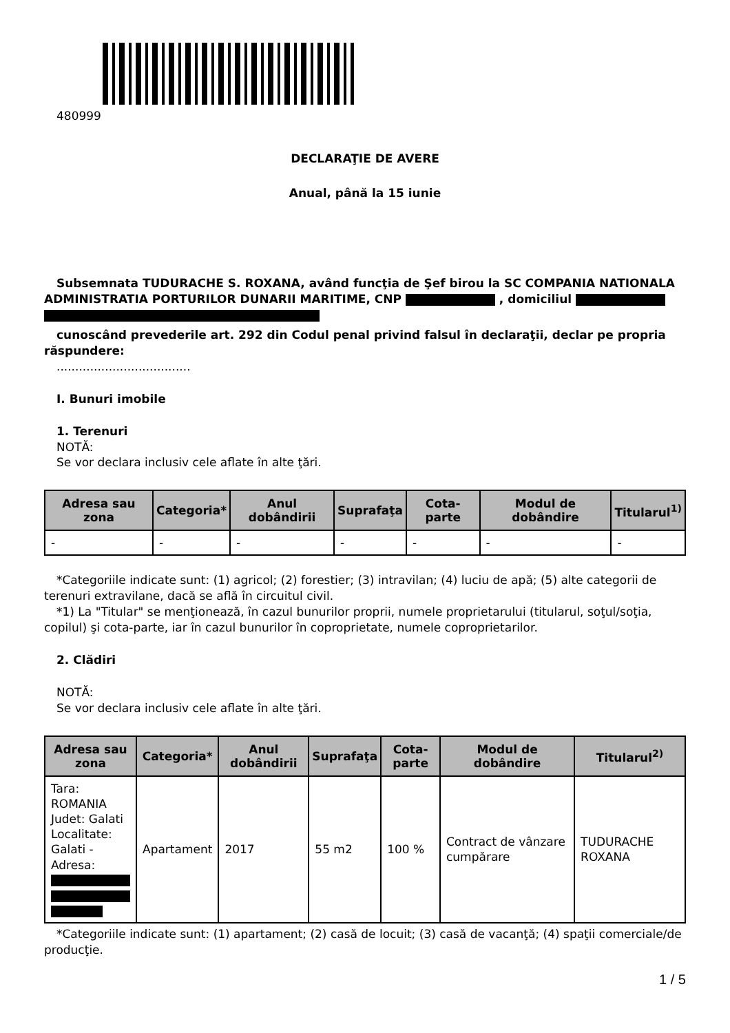480999
DECLARAŢIE DE AVERE
Anual, până la 15 iunie
Subsemnata TUDURACHE S. ROXANA, având funcţia de Şef birou la SC COMPANIA NATIONALA ADMINISTRATIA PORTURILOR DUNARII MARITIME, CNP , domiciliul
cunoscând prevederile art. 292 din Codul penal privind falsul în declaraţii, declar pe propria răspundere:
....................................
I. Bunuri imobile
1. Terenuri
NOTĂ:
Se vor declara inclusiv cele aflate în alte ţări.
| Adresa sau zona | Categoria* | Anul dobândirii | Suprafaţa | Cota-parte | Modul de dobândire | Titularul<sup>1)</sup> |
| --- | --- | --- | --- | --- | --- | --- |
| - | - | - | - | - | - | - |
*Categoriile indicate sunt: (1) agricol; (2) forestier; (3) intravilan; (4) luciu de apă; (5) alte categorii de terenuri extravilane, dacă se află în circuitul civil.
*1) La "Titular" se menţionează, în cazul bunurilor proprii, numele proprietarului (titularul, soţul/soţia, copilul) şi cota-parte, iar în cazul bunurilor în coproprietate, numele coproprietarilor.
2. Clădiri
NOTĂ:
Se vor declara inclusiv cele aflate în alte ţări.
| Adresa sau zona | Categoria* | Anul dobândirii | Suprafaţa | Cota-parte | Modul de dobândire | Titularul<sup>2)</sup> |
| --- | --- | --- | --- | --- | --- | --- |
| Tara: ROMANIA Judet: Galati Localitate: Galati - Adresa: | Apartament | 2017 | 55 m2 | 100 % | Contract de vânzare cumpărare | TUDURACHE ROXANA |
*Categoriile indicate sunt: (1) apartament; (2) casă de locuit; (3) casă de vacanţă; (4) spaţii comerciale/de producţie.
1 / 5